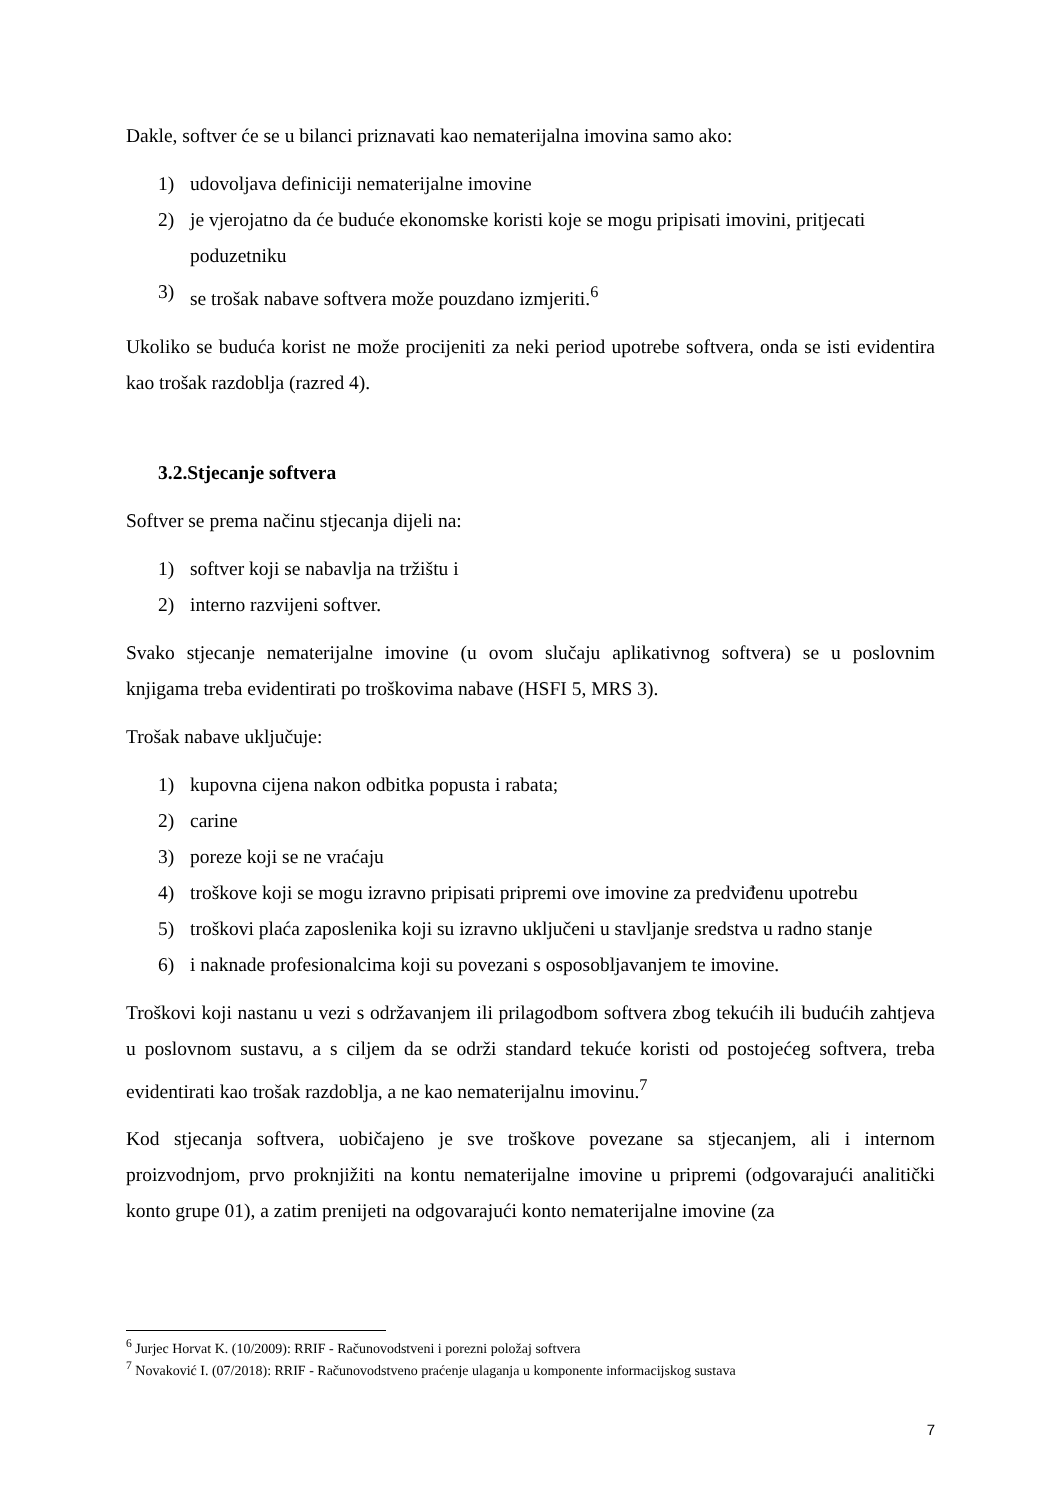Dakle, softver će se u bilanci priznavati kao nematerijalna imovina samo ako:
1) udovoljava definiciji nematerijalne imovine
2) je vjerojatno da će buduće ekonomske koristi koje se mogu pripisati imovini, pritjecati poduzetniku
3) se trošak nabave softvera može pouzdano izmjeriti.<sup>6</sup>
Ukoliko se buduća korist ne može procijeniti za neki period upotrebe softvera, onda se isti evidentira kao trošak razdoblja (razred 4).
3.2.Stjecanje softvera
Softver se prema načinu stjecanja dijeli na:
1) softver koji se nabavlja na tržištu i
2) interno razvijeni softver.
Svako stjecanje nematerijalne imovine (u ovom slučaju aplikativnog softvera) se u poslovnim knjigama treba evidentirati po troškovima nabave (HSFI 5, MRS 3).
Trošak nabave uključuje:
1) kupovna cijena nakon odbitka popusta i rabata;
2) carine
3) poreze koji se ne vraćaju
4) troškove koji se mogu izravno pripisati pripremi ove imovine za predviđenu upotrebu
5) troškovi plaća zaposlenika koji su izravno uključeni u stavljanje sredstva u radno stanje
6) i naknade profesionalcima koji su povezani s osposobljavanjem te imovine.
Troškovi koji nastanu u vezi s održavanjem ili prilagodbom softvera zbog tekućih ili budućih zahtjeva u poslovnom sustavu, a s ciljem da se održi standard tekuće koristi od postojećeg softvera, treba evidentirati kao trošak razdoblja, a ne kao nematerijalnu imovinu.<sup>7</sup>
Kod stjecanja softvera, uobičajeno je sve troškove povezane sa stjecanjem, ali i internom proizvodnjom, prvo proknjižiti na kontu nematerijalne imovine u pripremi (odgovarajući analitički konto grupe 01), a zatim prenijeti na odgovarajući konto nematerijalne imovine (za
<sup>6</sup> Jurjec Horvat K. (10/2009): RRIF - Računovodstveni i porezni položaj softvera
<sup>7</sup> Novaković I. (07/2018): RRIF - Računovodstveno praćenje ulaganja u komponente informacijskog sustava
7